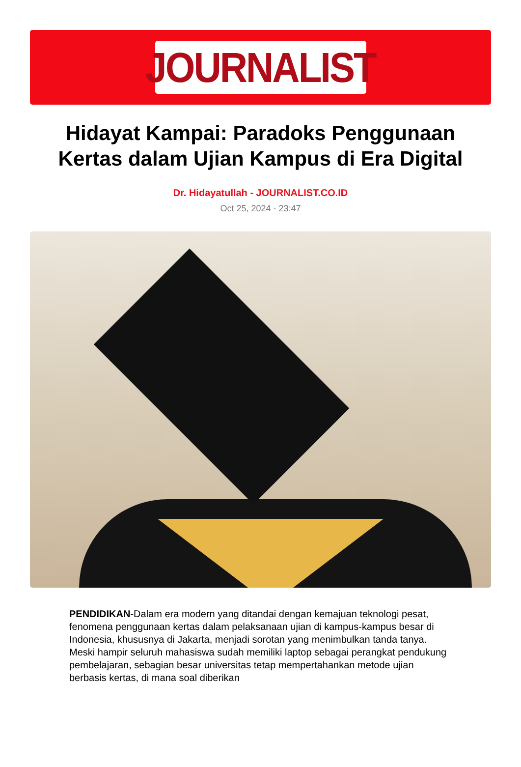JOURNALIST
Hidayat Kampai: Paradoks Penggunaan Kertas dalam Ujian Kampus di Era Digital
Dr. Hidayatullah - JOURNALIST.CO.ID
Oct 25, 2024 - 23:47
PENDIDIKAN-Dalam era modern yang ditandai dengan kemajuan teknologi pesat, fenomena penggunaan kertas dalam pelaksanaan ujian di kampus-kampus besar di Indonesia, khususnya di Jakarta, menjadi sorotan yang menimbulkan tanda tanya. Meski hampir seluruh mahasiswa sudah memiliki laptop sebagai perangkat pendukung pembelajaran, sebagian besar universitas tetap mempertahankan metode ujian berbasis kertas, di mana soal diberikan